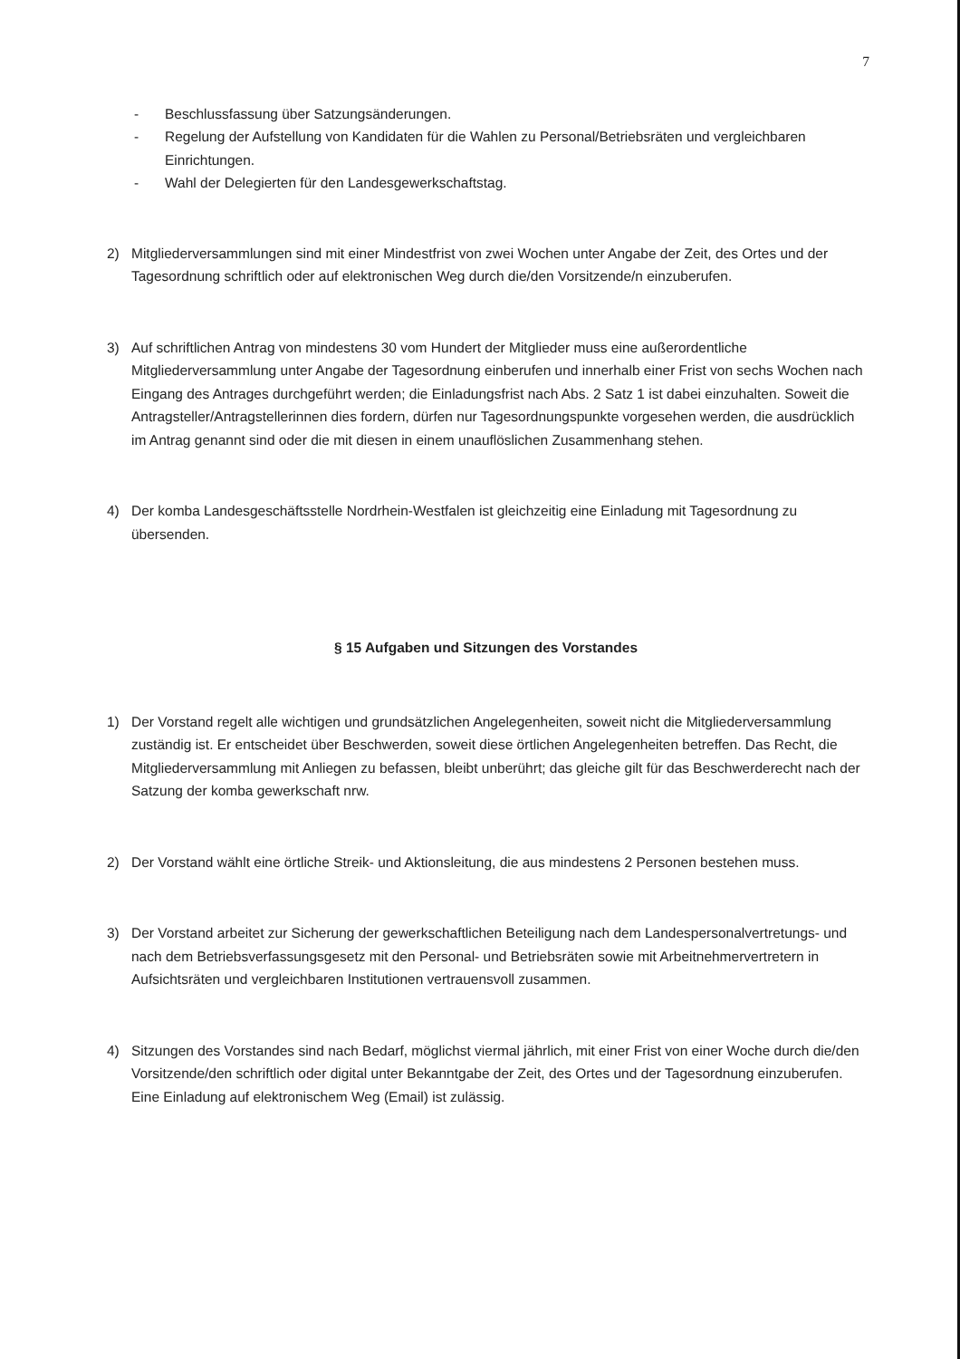7
- Beschlussfassung über Satzungsänderungen.
- Regelung der Aufstellung von Kandidaten für die Wahlen zu Personal/Betriebsräten und vergleichbaren Einrichtungen.
- Wahl der Delegierten für den Landesgewerkschaftstag.
2) Mitgliederversammlungen sind mit einer Mindestfrist von zwei Wochen unter Angabe der Zeit, des Ortes und der Tagesordnung schriftlich oder auf elektronischen Weg durch die/den Vorsitzende/n einzuberufen.
3) Auf schriftlichen Antrag von mindestens 30 vom Hundert der Mitglieder muss eine außerordentliche Mitgliederversammlung unter Angabe der Tagesordnung einberufen und innerhalb einer Frist von sechs Wochen nach Eingang des Antrages durchgeführt werden; die Einladungsfrist nach Abs. 2 Satz 1 ist dabei einzuhalten. Soweit die Antragsteller/Antragstellerinnen dies fordern, dürfen nur Tagesordnungspunkte vorgesehen werden, die ausdrücklich im Antrag genannt sind oder die mit diesen in einem unauflöslichen Zusammenhang stehen.
4) Der komba Landesgeschäftsstelle Nordrhein-Westfalen ist gleichzeitig eine Einladung mit Tagesordnung zu übersenden.
§ 15 Aufgaben und Sitzungen des Vorstandes
1) Der Vorstand regelt alle wichtigen und grundsätzlichen Angelegenheiten, soweit nicht die Mitgliederversammlung zuständig ist. Er entscheidet über Beschwerden, soweit diese örtlichen Angelegenheiten betreffen. Das Recht, die Mitgliederversammlung mit Anliegen zu befassen, bleibt unberührt; das gleiche gilt für das Beschwerderecht nach der Satzung der komba gewerkschaft nrw.
2) Der Vorstand wählt eine örtliche Streik- und Aktionsleitung, die aus mindestens 2 Personen bestehen muss.
3) Der Vorstand arbeitet zur Sicherung der gewerkschaftlichen Beteiligung nach dem Landespersonalvertretungs- und nach dem Betriebsverfassungsgesetz mit den Personal- und Betriebsräten sowie mit Arbeitnehmervertretern in Aufsichtsräten und vergleichbaren Institutionen vertrauensvoll zusammen.
4) Sitzungen des Vorstandes sind nach Bedarf, möglichst viermal jährlich, mit einer Frist von einer Woche durch die/den Vorsitzende/den schriftlich oder digital unter Bekanntgabe der Zeit, des Ortes und der Tagesordnung einzuberufen. Eine Einladung auf elektronischem Weg (Email) ist zulässig.